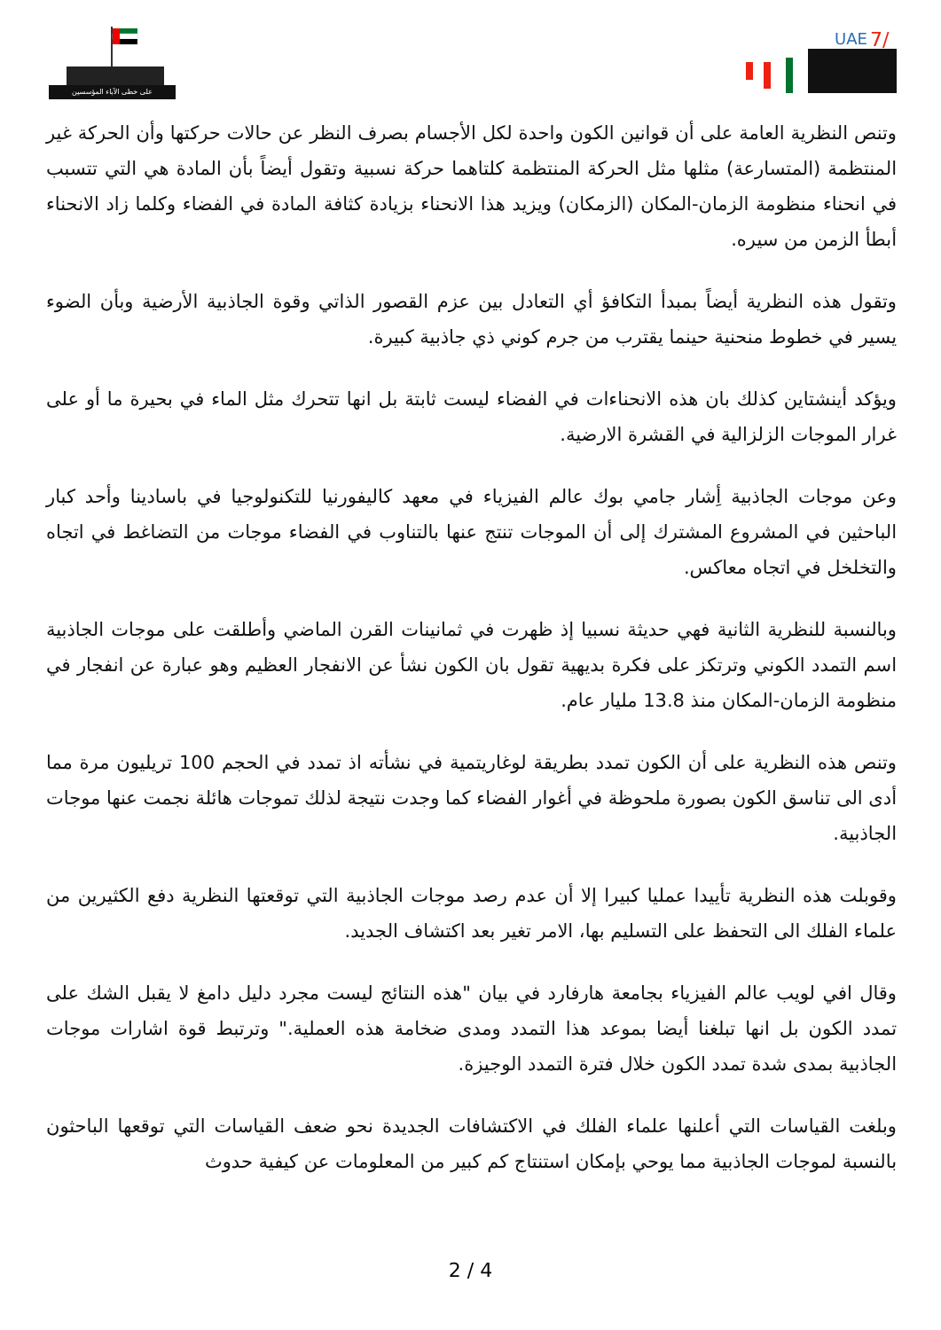على خطى الآباء المؤسسين
UAE
7/
وتنص النظرية العامة على أن قوانين الكون واحدة لكل الأجسام بصرف النظر عن حالات حركتها وأن الحركة غير المنتظمة (المتسارعة) مثلها مثل الحركة المنتظمة كلتاهما حركة نسبية وتقول أيضاً بأن المادة هي التي تتسبب في انحناء منظومة الزمان-المكان (الزمكان) ويزيد هذا الانحناء بزيادة كثافة المادة في الفضاء وكلما زاد الانحناء أبطأ الزمن من سيره.
وتقول هذه النظرية أيضاً بمبدأ التكافؤ أي التعادل بين عزم القصور الذاتي وقوة الجاذبية الأرضية وبأن الضوء يسير في خطوط منحنية حينما يقترب من جرم كوني ذي جاذبية كبيرة.
ويؤكد أينشتاين كذلك بان هذه الانحناءات في الفضاء ليست ثابتة بل انها تتحرك مثل الماء في بحيرة ما أو على غرار الموجات الزلزالية في القشرة الارضية.
وعن موجات الجاذبية أِشار جامي بوك عالم الفيزياء في معهد كاليفورنيا للتكنولوجيا في باسادينا وأحد كبار الباحثين في المشروع المشترك إلى أن الموجات تنتج عنها بالتناوب في الفضاء موجات من التضاغط في اتجاه والتخلخل في اتجاه معاكس.
وبالنسبة للنظرية الثانية فهي حديثة نسبيا إذ ظهرت في ثمانينات القرن الماضي وأطلقت على موجات الجاذبية اسم التمدد الكوني وترتكز على فكرة بديهية تقول بان الكون نشأ عن الانفجار العظيم وهو عبارة عن انفجار في منظومة الزمان-المكان منذ 13.8 مليار عام.
وتنص هذه النظرية على أن الكون تمدد بطريقة لوغاريتمية في نشأته اذ تمدد في الحجم 100 تريليون مرة مما أدى الى تناسق الكون بصورة ملحوظة في أغوار الفضاء كما وجدت نتيجة لذلك تموجات هائلة نجمت عنها موجات الجاذبية.
وقوبلت هذه النظرية تأييدا عمليا كبيرا إلا أن عدم رصد موجات الجاذبية التي توقعتها النظرية دفع الكثيرين من علماء الفلك الى التحفظ على التسليم بها، الامر تغير بعد اكتشاف الجديد.
وقال افي لويب عالم الفيزياء بجامعة هارفارد في بيان "هذه النتائج ليست مجرد دليل دامغ لا يقبل الشك على تمدد الكون بل انها تبلغنا أيضا بموعد هذا التمدد ومدى ضخامة هذه العملية." وترتبط قوة اشارات موجات الجاذبية بمدى شدة تمدد الكون خلال فترة التمدد الوجيزة.
وبلغت القياسات التي أعلنها علماء الفلك في الاكتشافات الجديدة نحو ضعف القياسات التي توقعها الباحثون بالنسبة لموجات الجاذبية مما يوحي بإمكان استنتاج كم كبير من المعلومات عن كيفية حدوث
2 / 4